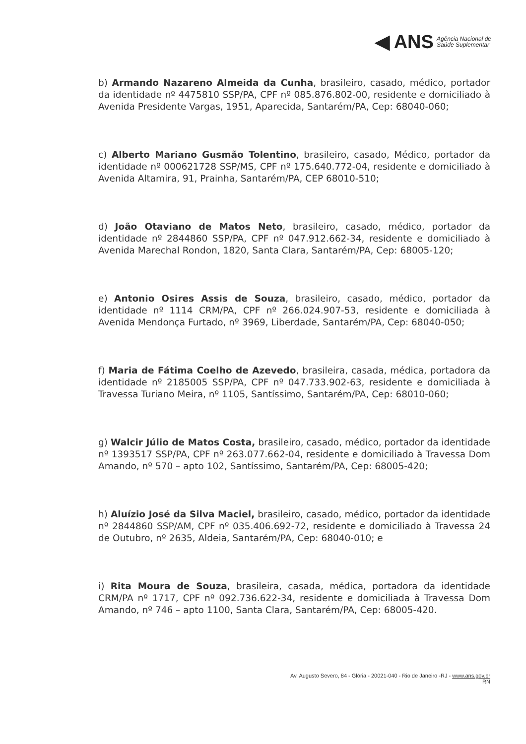◀ ANS Agência Nacional de
Saúde Suplementar
b) Armando Nazareno Almeida da Cunha, brasileiro, casado, médico, portador da identidade nº 4475810 SSP/PA, CPF nº 085.876.802-00, residente e domiciliado à Avenida Presidente Vargas, 1951, Aparecida, Santarém/PA, Cep: 68040-060;
c) Alberto Mariano Gusmão Tolentino, brasileiro, casado, Médico, portador da identidade nº 000621728 SSP/MS, CPF nº 175.640.772-04, residente e domiciliado à Avenida Altamira, 91, Prainha, Santarém/PA, CEP 68010-510;
d) João Otaviano de Matos Neto, brasileiro, casado, médico, portador da identidade nº 2844860 SSP/PA, CPF nº 047.912.662-34, residente e domiciliado à Avenida Marechal Rondon, 1820, Santa Clara, Santarém/PA, Cep: 68005-120;
e) Antonio Osires Assis de Souza, brasileiro, casado, médico, portador da identidade nº 1114 CRM/PA, CPF nº 266.024.907-53, residente e domiciliada à Avenida Mendonça Furtado, nº 3969, Liberdade, Santarém/PA, Cep: 68040-050;
f) Maria de Fátima Coelho de Azevedo, brasileira, casada, médica, portadora da identidade nº 2185005 SSP/PA, CPF nº 047.733.902-63, residente e domiciliada à Travessa Turiano Meira, nº 1105, Santíssimo, Santarém/PA, Cep: 68010-060;
g) Walcir Júlio de Matos Costa, brasileiro, casado, médico, portador da identidade nº 1393517 SSP/PA, CPF nº 263.077.662-04, residente e domiciliado à Travessa Dom Amando, nº 570 – apto 102, Santíssimo, Santarém/PA, Cep: 68005-420;
h) Aluízio José da Silva Maciel, brasileiro, casado, médico, portador da identidade nº 2844860 SSP/AM, CPF nº 035.406.692-72, residente e domiciliado à Travessa 24 de Outubro, nº 2635, Aldeia, Santarém/PA, Cep: 68040-010; e
i) Rita Moura de Souza, brasileira, casada, médica, portadora da identidade CRM/PA nº 1717, CPF nº 092.736.622-34, residente e domiciliada à Travessa Dom Amando, nº 746 – apto 1100, Santa Clara, Santarém/PA, Cep: 68005-420.
Av. Augusto Severo, 84 - Glória - 20021-040 - Rio de Janeiro -RJ - www.ans.gov.br
RN